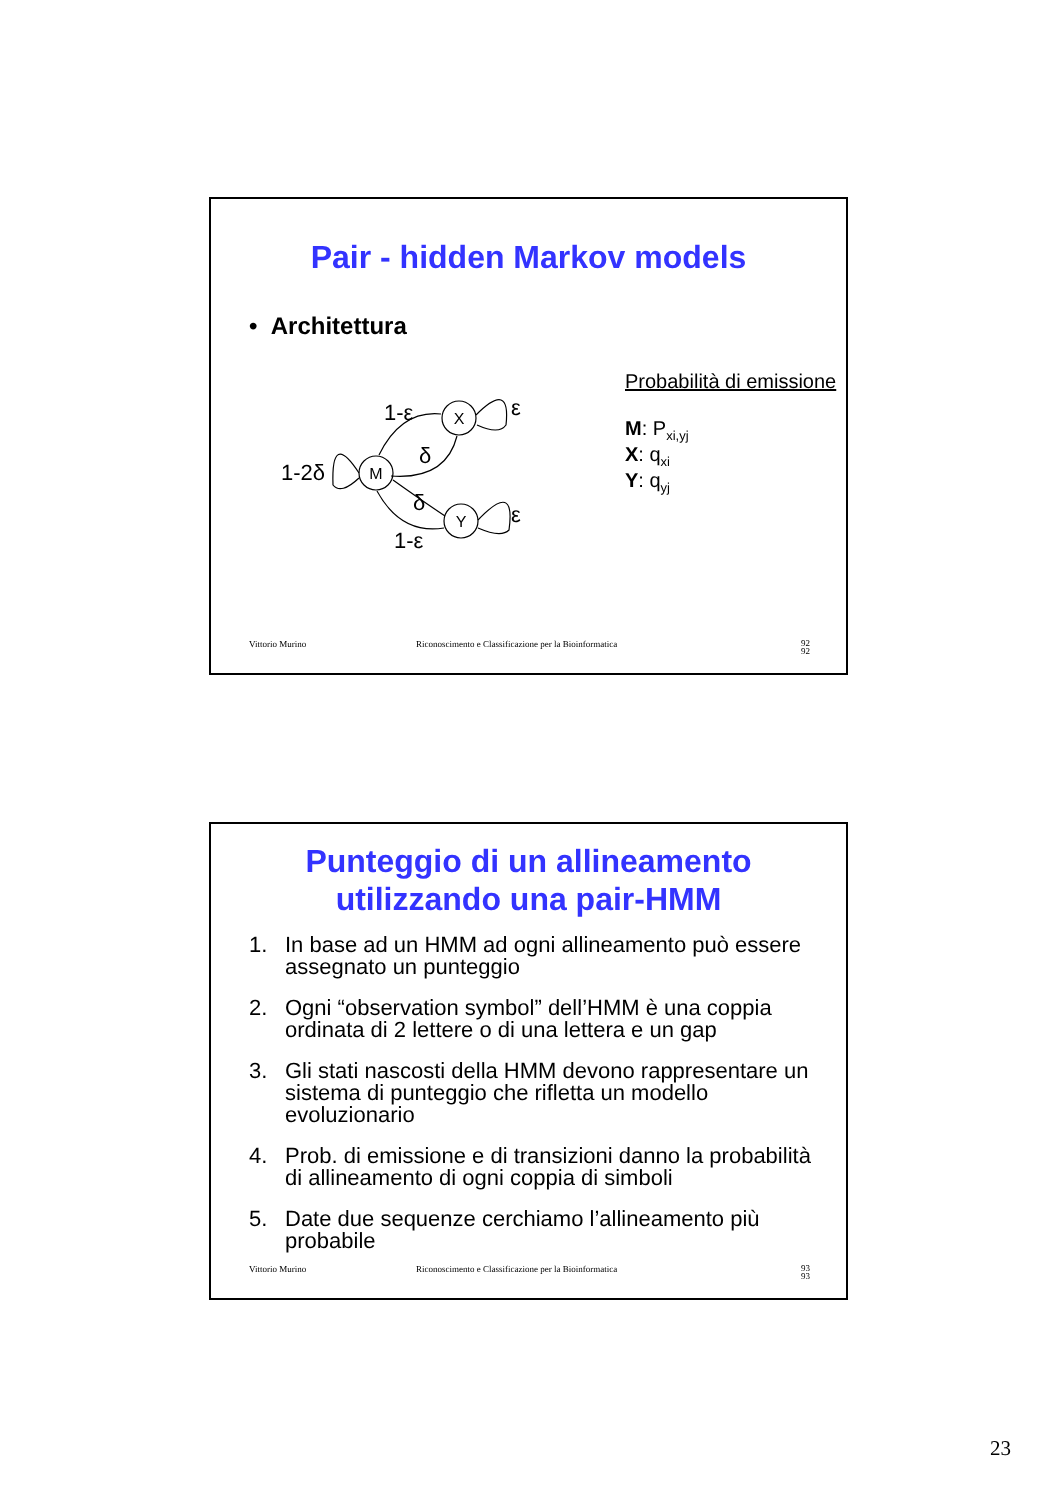Pair - hidden Markov models
• Architettura
X
M
Y
1-ε
δ
1-2δ
δ
ε
ε
1-ε
Probabilità di emissione
M: P<sub>xi,yj</sub>
X: q<sub>xi</sub>
Y: q<sub>yj</sub>
Vittorio Murino Riconoscimento e Classificazione per la Bioinformatica 92
92
Punteggio di un allineamento
utilizzando una pair-HMM
1. In base ad un HMM ad ogni allineamento può essere assegnato un punteggio
2. Ogni “observation symbol” dell’HMM è una coppia ordinata di 2 lettere o di una lettera e un gap
3. Gli stati nascosti della HMM devono rappresentare un sistema di punteggio che rifletta un modello evoluzionario
4. Prob. di emissione e di transizioni danno la probabilità di allineamento di ogni coppia di simboli
5. Date due sequenze cerchiamo l’allineamento più probabile
Vittorio Murino Riconoscimento e Classificazione per la Bioinformatica 93
93
23